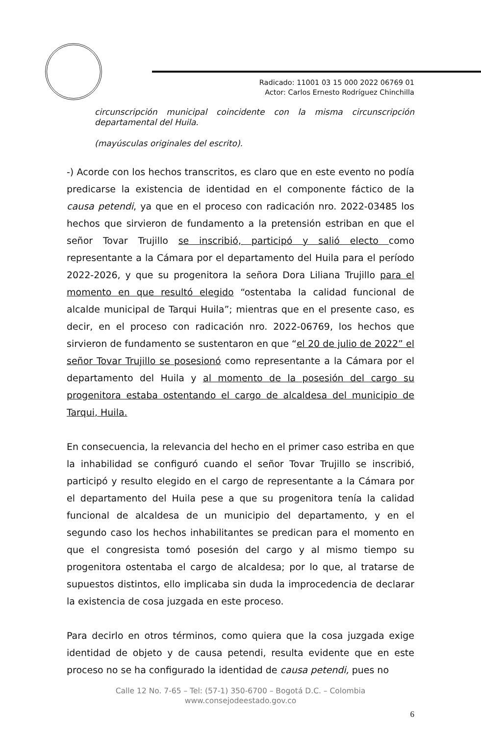Radicado: 11001 03 15 000 2022 06769 01
Actor: Carlos Ernesto Rodríguez Chinchilla
circunscripción municipal coincidente con la misma circunscripción departamental del Huila.
(mayúsculas originales del escrito).
-) Acorde con los hechos transcritos, es claro que en este evento no podía predicarse la existencia de identidad en el componente fáctico de la causa petendi, ya que en el proceso con radicación nro. 2022-03485 los hechos que sirvieron de fundamento a la pretensión estriban en que el señor Tovar Trujillo se inscribió, participó y salió electo como representante a la Cámara por el departamento del Huila para el período 2022-2026, y que su progenitora la señora Dora Liliana Trujillo para el momento en que resultó elegido “ostentaba la calidad funcional de alcalde municipal de Tarqui Huila”; mientras que en el presente caso, es decir, en el proceso con radicación nro. 2022-06769, los hechos que sirvieron de fundamento se sustentaron en que “el 20 de julio de 2022” el señor Tovar Trujillo se posesionó como representante a la Cámara por el departamento del Huila y al momento de la posesión del cargo su progenitora estaba ostentando el cargo de alcaldesa del municipio de Tarqui, Huila.
En consecuencia, la relevancia del hecho en el primer caso estriba en que la inhabilidad se configuró cuando el señor Tovar Trujillo se inscribió, participó y resulto elegido en el cargo de representante a la Cámara por el departamento del Huila pese a que su progenitora tenía la calidad funcional de alcaldesa de un municipio del departamento, y en el segundo caso los hechos inhabilitantes se predican para el momento en que el congresista tomó posesión del cargo y al mismo tiempo su progenitora ostentaba el cargo de alcaldesa; por lo que, al tratarse de supuestos distintos, ello implicaba sin duda la improcedencia de declarar la existencia de cosa juzgada en este proceso.
Para decirlo en otros términos, como quiera que la cosa juzgada exige identidad de objeto y de causa petendi, resulta evidente que en este proceso no se ha configurado la identidad de causa petendi, pues no
Calle 12 No. 7-65 – Tel: (57-1) 350-6700 – Bogotá D.C. – Colombia
www.consejodeestado.gov.co
6